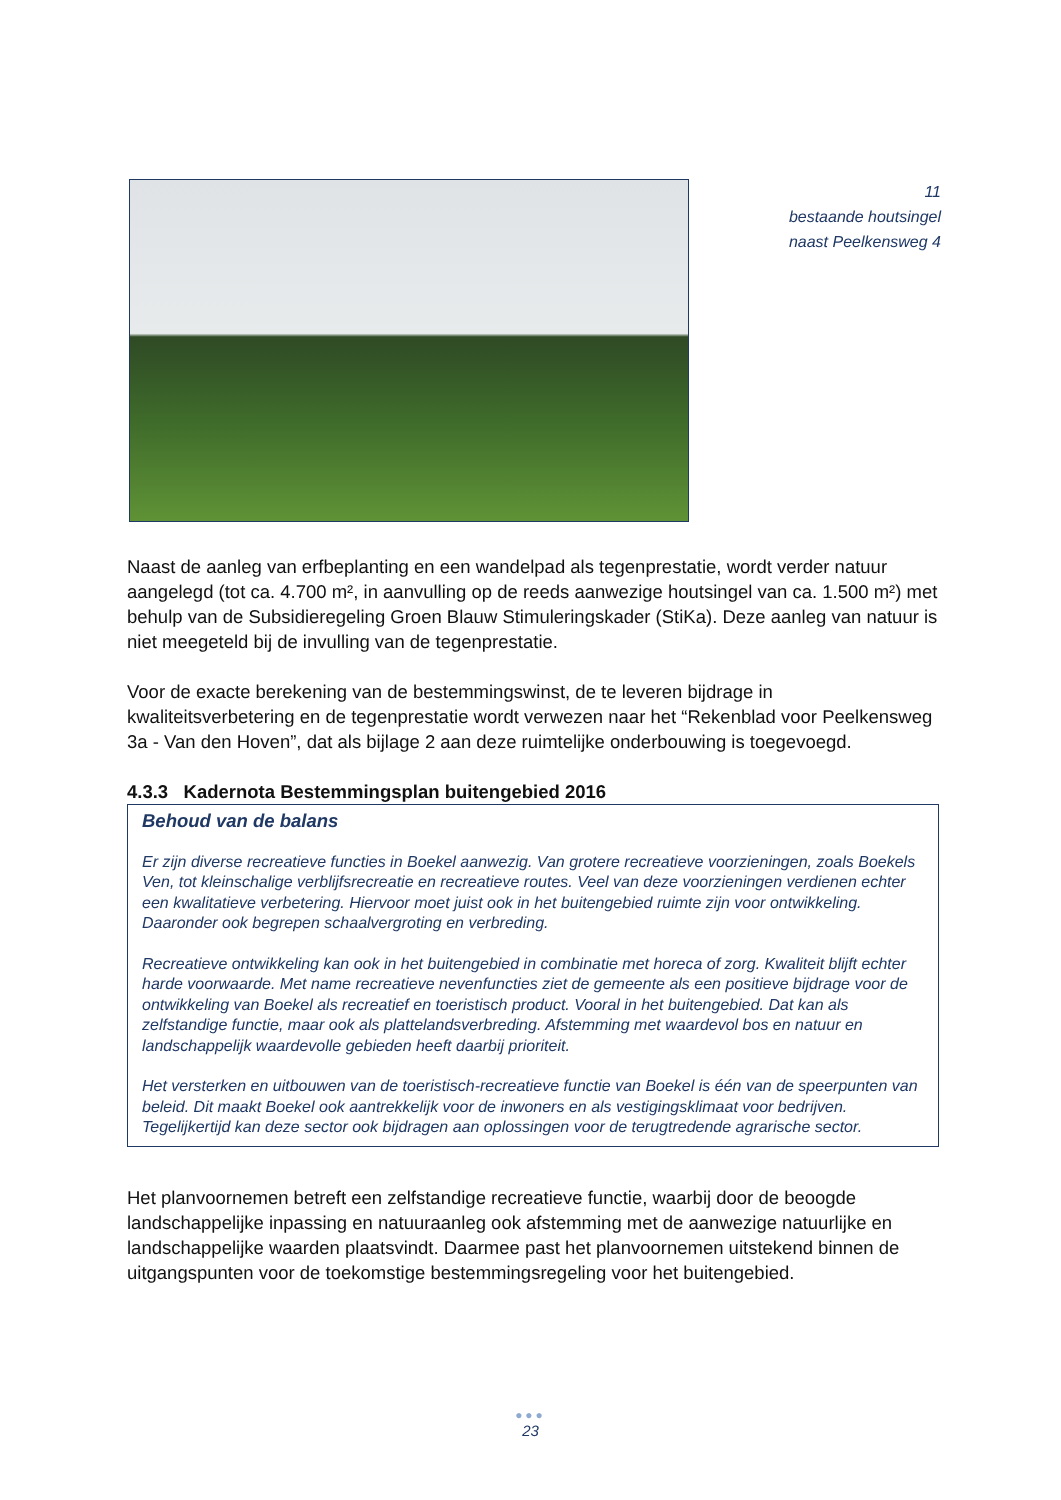11
bestaande houtsingel
naast Peelkensweg 4
Naast de aanleg van erfbeplanting en een wandelpad als tegenprestatie, wordt verder natuur aangelegd (tot ca. 4.700 m², in aanvulling op de reeds aanwezige houtsingel van ca. 1.500 m²) met behulp van de Subsidieregeling Groen Blauw Stimuleringskader (StiKa). Deze aanleg van natuur is niet meegeteld bij de invulling van de tegenprestatie.
Voor de exacte berekening van de bestemmingswinst, de te leveren bijdrage in kwaliteitsverbetering en de tegenprestatie wordt verwezen naar het “Rekenblad voor Peelkensweg 3a - Van den Hoven”, dat als bijlage 2 aan deze ruimtelijke onderbouwing is toegevoegd.
4.3.3 Kadernota Bestemmingsplan buitengebied 2016
Behoud van de balans
Er zijn diverse recreatieve functies in Boekel aanwezig. Van grotere recreatieve voorzieningen, zoals Boekels Ven, tot kleinschalige verblijfsrecreatie en recreatieve routes. Veel van deze voorzieningen verdienen echter een kwalitatieve verbetering. Hiervoor moet juist ook in het buitengebied ruimte zijn voor ontwikkeling. Daaronder ook begrepen schaalvergroting en verbreding.
Recreatieve ontwikkeling kan ook in het buitengebied in combinatie met horeca of zorg. Kwaliteit blijft echter harde voorwaarde. Met name recreatieve nevenfuncties ziet de gemeente als een positieve bijdrage voor de ontwikkeling van Boekel als recreatief en toeristisch product. Vooral in het buitengebied. Dat kan als zelfstandige functie, maar ook als plattelandsverbreding. Afstemming met waardevol bos en natuur en landschappelijk waardevolle gebieden heeft daarbij prioriteit.
Het versterken en uitbouwen van de toeristisch-recreatieve functie van Boekel is één van de speerpunten van beleid. Dit maakt Boekel ook aantrekkelijk voor de inwoners en als vestigingsklimaat voor bedrijven. Tegelijkertijd kan deze sector ook bijdragen aan oplossingen voor de terugtredende agrarische sector.
Het planvoornemen betreft een zelfstandige recreatieve functie, waarbij door de beoogde landschappelijke inpassing en natuuraanleg ook afstemming met de aanwezige natuurlijke en landschappelijke waarden plaatsvindt. Daarmee past het planvoornemen uitstekend binnen de uitgangspunten voor de toekomstige bestemmingsregeling voor het buitengebied.
●●●
23